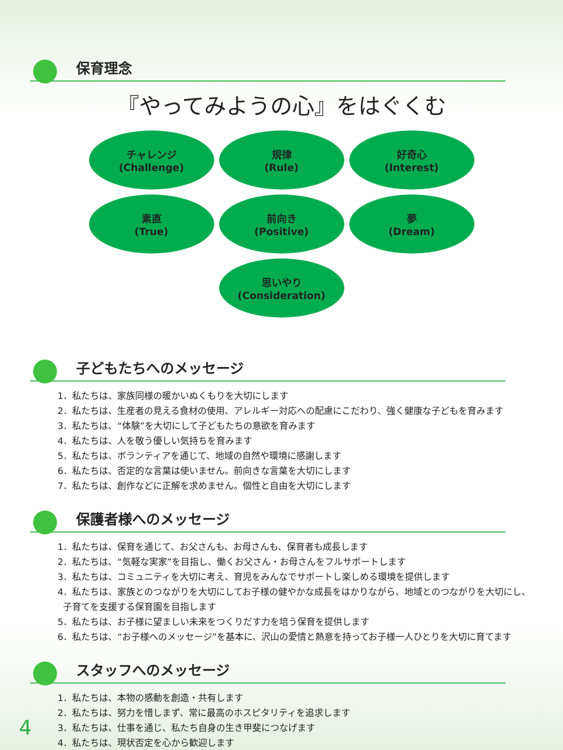保育理念
『やってみようの心』をはぐくむ
チャレンジ
(Challenge)
規律
(Rule)
好奇心
(Interest)
素直
(True)
前向き
(Positive)
夢
(Dream)
思いやり
(Consideration)
子どもたちへのメッセージ
1．私たちは、家族同様の暖かいぬくもりを大切にします
2．私たちは、生産者の見える食材の使用、アレルギー対応への配慮にこだわり、強く健康な子どもを育みます
3．私たちは、“体験”を大切にして子どもたちの意欲を育みます
4．私たちは、人を敬う優しい気持ちを育みます
5．私たちは、ボランティアを通じて、地域の自然や環境に感謝します
6．私たちは、否定的な言葉は使いません。前向きな言葉を大切にします
7．私たちは、創作などに正解を求めません。個性と自由を大切にします
保護者様へのメッセージ
1．私たちは、保育を通じて、お父さんも、お母さんも、保育者も成長します
2．私たちは、“気軽な実家”を目指し、働くお父さん・お母さんをフルサポートします
3．私たちは、コミュニティを大切に考え、育児をみんなでサポートし楽しめる環境を提供します
4．私たちは、家族とのつながりを大切にしてお子様の健やかな成長をはかりながら、地域とのつながりを大切にし、
子育てを支援する保育園を目指します
5．私たちは、お子様に望ましい未来をつくりだす力を培う保育を提供します
6．私たちは、“お子様へのメッセージ”を基本に、沢山の愛情と熱意を持ってお子様一人ひとりを大切に育てます
スタッフへのメッセージ
1．私たちは、本物の感動を創造・共有します
2．私たちは、努力を惜しまず、常に最高のホスピタリティを追求します
3．私たちは、仕事を通じ、私たち自身の生き甲斐につなげます
4．私たちは、現状否定を心から歓迎します
4